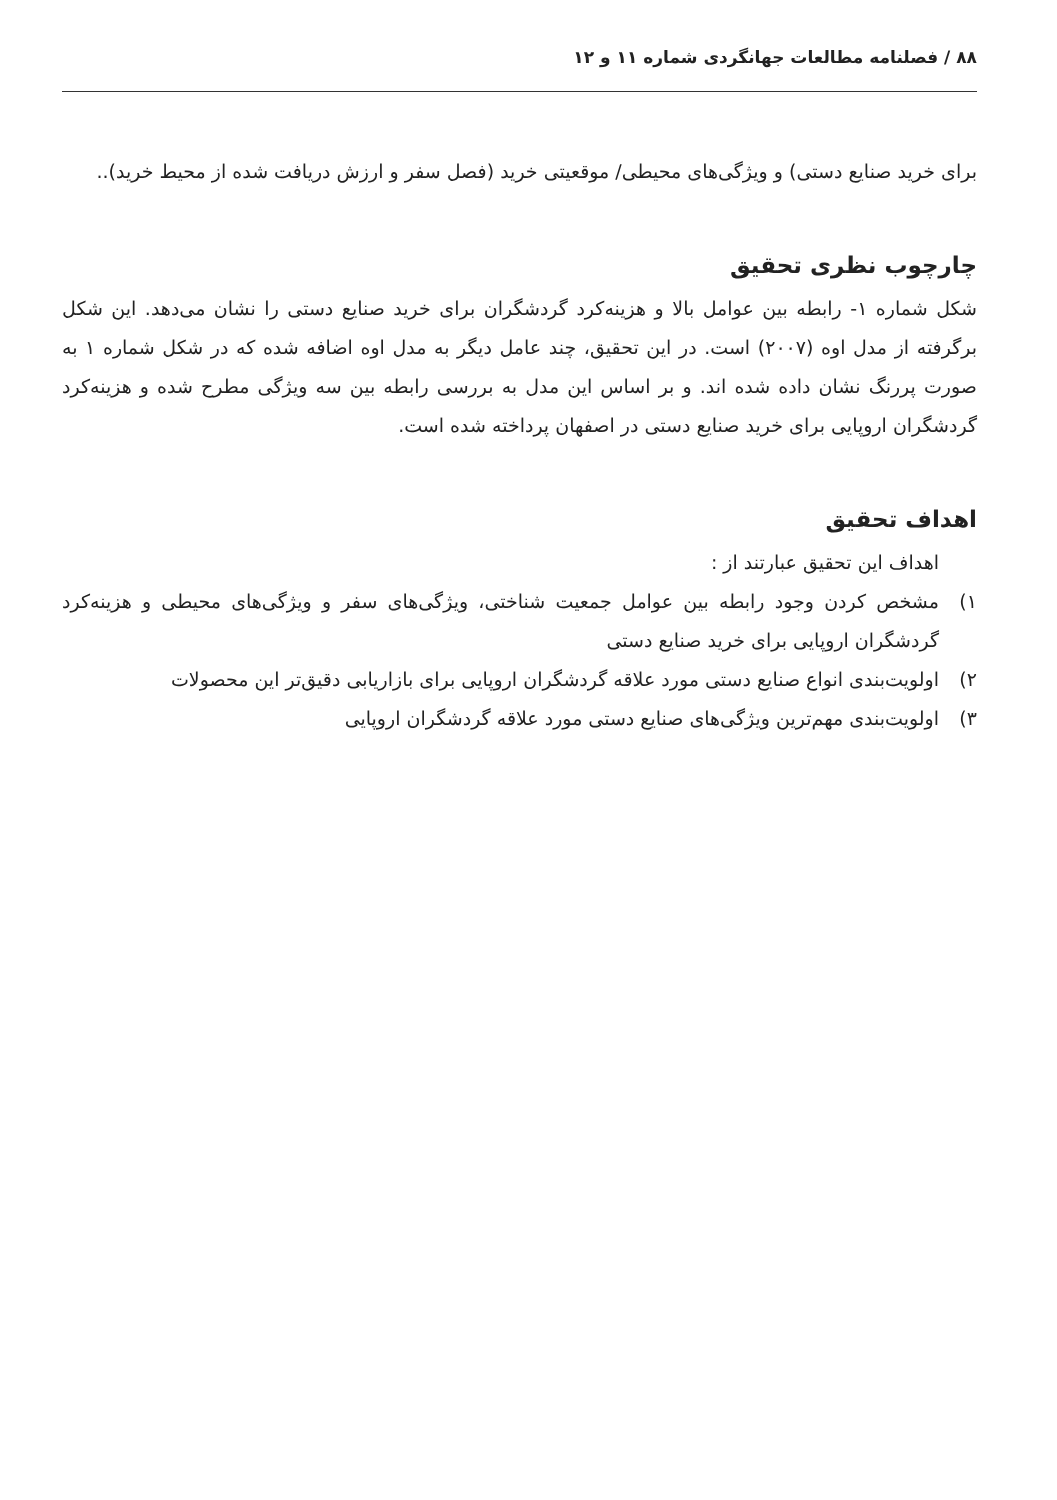۸۸ / فصلنامه مطالعات جهانگردی شماره ۱۱ و ۱۲
برای خرید صنایع دستی) و ویژگی‌های محیطی/ موقعیتی خرید (فصل سفر و ارزش دریافت شده از محیط خرید)..
چارچوب نظری تحقیق
شکل شماره ۱- رابطه بین عوامل بالا و هزینه‌کرد گردشگران برای خرید صنایع دستی را نشان می‌دهد. این شکل برگرفته از مدل اوه (۲۰۰۷) است. در این تحقیق، چند عامل دیگر به مدل اوه اضافه شده که در شکل شماره ۱ به صورت پررنگ نشان داده شده اند. و بر اساس این مدل به بررسی رابطه بین سه ویژگی مطرح شده و هزینه‌کرد گردشگران اروپایی برای خرید صنایع دستی در اصفهان پرداخته شده است.
اهداف تحقیق
اهداف این تحقیق عبارتند از :
۱) مشخص کردن وجود رابطه بین عوامل جمعیت شناختی، ویژگی‌های سفر و ویژگی‌های محیطی و هزینه‌کرد گردشگران اروپایی برای خرید صنایع دستی
۲) اولویت‌بندی انواع صنایع دستی مورد علاقه گردشگران اروپایی برای بازاریابی دقیق‌تر این محصولات
۳) اولویت‌بندی مهم‌ترین ویژگی‌های صنایع دستی مورد علاقه گردشگران اروپایی